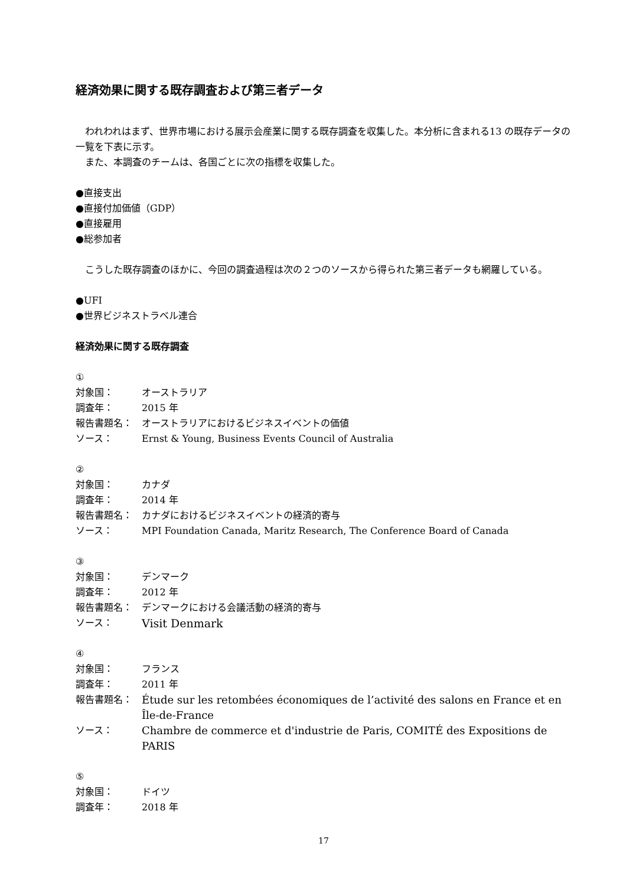経済効果に関する既存調査および第三者データ
　われわれはまず、世界市場における展示会産業に関する既存調査を収集した。本分析に含まれる13 の既存データの一覧を下表に示す。
　また、本調査のチームは、各国ごとに次の指標を収集した。
●直接支出
●直接付加価値（GDP）
●直接雇用
●総参加者
　こうした既存調査のほかに、今回の調査過程は次の２つのソースから得られた第三者データも網羅している。
●UFI
●世界ビジネストラベル連合
経済効果に関する既存調査
①
対象国： オーストラリア
調査年： 2015 年
報告書題名： オーストラリアにおけるビジネスイベントの価値
ソース： Ernst & Young, Business Events Council of Australia
②
対象国： カナダ
調査年： 2014 年
報告書題名： カナダにおけるビジネスイベントの経済的寄与
ソース： MPI Foundation Canada, Maritz Research, The Conference Board of Canada
③
対象国： デンマーク
調査年： 2012 年
報告書題名： デンマークにおける会議活動の経済的寄与
ソース： Visit Denmark
④
対象国： フランス
調査年： 2011 年
報告書題名： Étude sur les retombées économiques de l’activité des salons en France et en Île-de-France
ソース： Chambre de commerce et d'industrie de Paris, COMITÉ des Expositions de PARIS
⑤
対象国： ドイツ
調査年： 2018 年
17